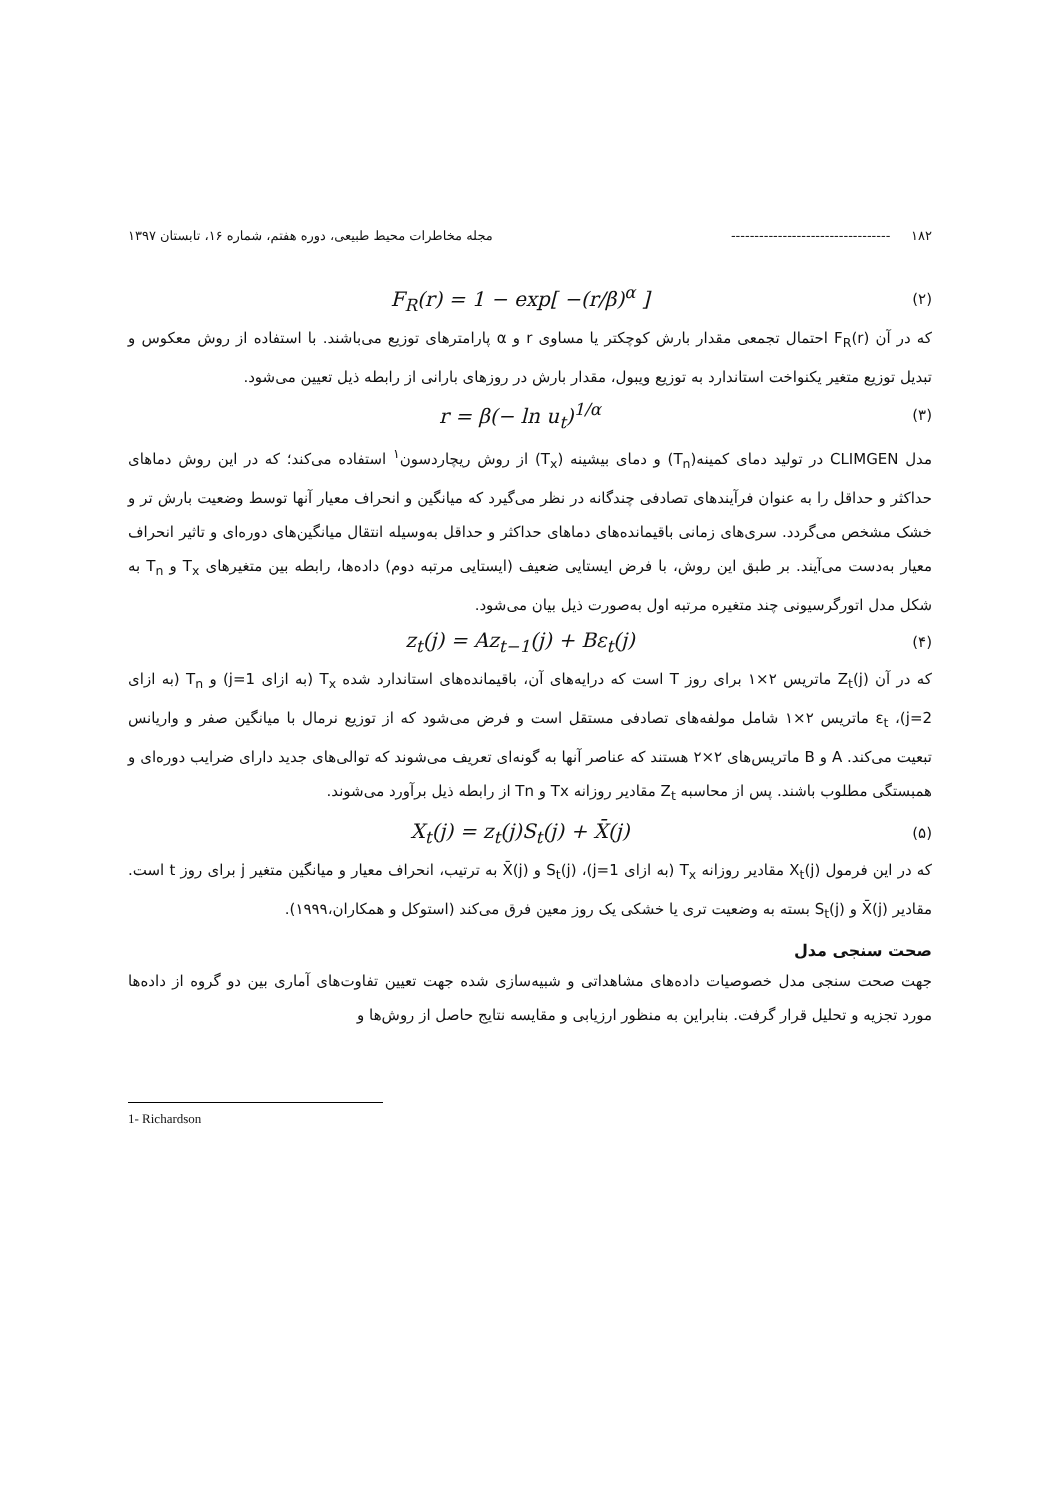۱۸۲ ---------------------------------- مجله مخاطرات محیط طبیعی، دوره هفتم، شماره ۱۶، تابستان ۱۳۹۷
F<sub>R</sub>(r) = 1 − exp[ −(r/β)<sup>α</sup> ] (۲)
که در آن F<sub>R</sub>(r) احتمال تجمعی مقدار بارش کوچکتر یا مساوی r و α پارامترهای توزیع می‌باشند. با استفاده از روش معکوس و تبدیل توزیع متغیر یکنواخت استاندارد به توزیع ویبول، مقدار بارش در روزهای بارانی از رابطه ذیل تعیین می‌شود.
r = β(− ln u<sub>t</sub>)<sup>1/α</sup> (۳)
مدل CLIMGEN در تولید دمای کمینه(T<sub>n</sub>) و دمای بیشینه (T<sub>x</sub>) از روش ریچاردسون<sup>۱</sup> استفاده می‌کند؛ که در این روش دماهای حداکثر و حداقل را به عنوان فرآیندهای تصادفی چندگانه در نظر می‌گیرد که میانگین و انحراف معیار آنها توسط وضعیت بارش تر و خشک مشخص می‌گردد. سری‌های زمانی باقیمانده‌های دماهای حداکثر و حداقل به‌وسیله انتقال میانگین‌های دوره‌ای و تاثیر انحراف معیار به‌دست می‌آیند. بر طبق این روش، با فرض ایستایی ضعیف (ایستایی مرتبه دوم) داده‌ها، رابطه بین متغیرهای T<sub>x</sub> و T<sub>n</sub> به شکل مدل اتورگرسیونی چند متغیره مرتبه اول به‌صورت ذیل بیان می‌شود.
z<sub>t</sub>(j) = Az<sub>t−1</sub>(j) + Bε<sub>t</sub>(j) (۴)
که در آن Z<sub>t</sub>(j) ماتریس ۲×۱ برای روز T است که درایه‌های آن، باقیمانده‌های استاندارد شده T<sub>x</sub> (به ازای j=1) و T<sub>n</sub> (به ازای j=2)، ε<sub>t</sub> ماتریس ۲×۱ شامل مولفه‌های تصادفی مستقل است و فرض می‌شود که از توزیع نرمال با میانگین صفر و واریانس تبعیت می‌کند. A و B ماتریس‌های ۲×۲ هستند که عناصر آنها به گونه‌ای تعریف می‌شوند که توالی‌های جدید دارای ضرایب دوره‌ای و همبستگی مطلوب باشند. پس از محاسبه Z<sub>t</sub> مقادیر روزانه Tx و Tn از رابطه ذیل برآورد می‌شوند.
X<sub>t</sub>(j) = z<sub>t</sub>(j)S<sub>t</sub>(j) + X̄(j) (۵)
که در این فرمول X<sub>t</sub>(j) مقادیر روزانه T<sub>x</sub> (به ازای j=1)، S<sub>t</sub>(j) و X̄(j) به ترتیب، انحراف معیار و میانگین متغیر j برای روز t است. مقادیر X̄(j) و S<sub>t</sub>(j) بسته به وضعیت تری یا خشکی یک روز معین فرق می‌کند (استوکل و همکاران،۱۹۹۹).
صحت سنجی مدل
جهت صحت سنجی مدل خصوصیات داده‌های مشاهداتی و شبیه‌سازی شده جهت تعیین تفاوت‌های آماری بین دو گروه از داده‌ها مورد تجزیه و تحلیل قرار گرفت. بنابراین به منظور ارزیابی و مقایسه نتایج حاصل از روش‌ها و
1- Richardson